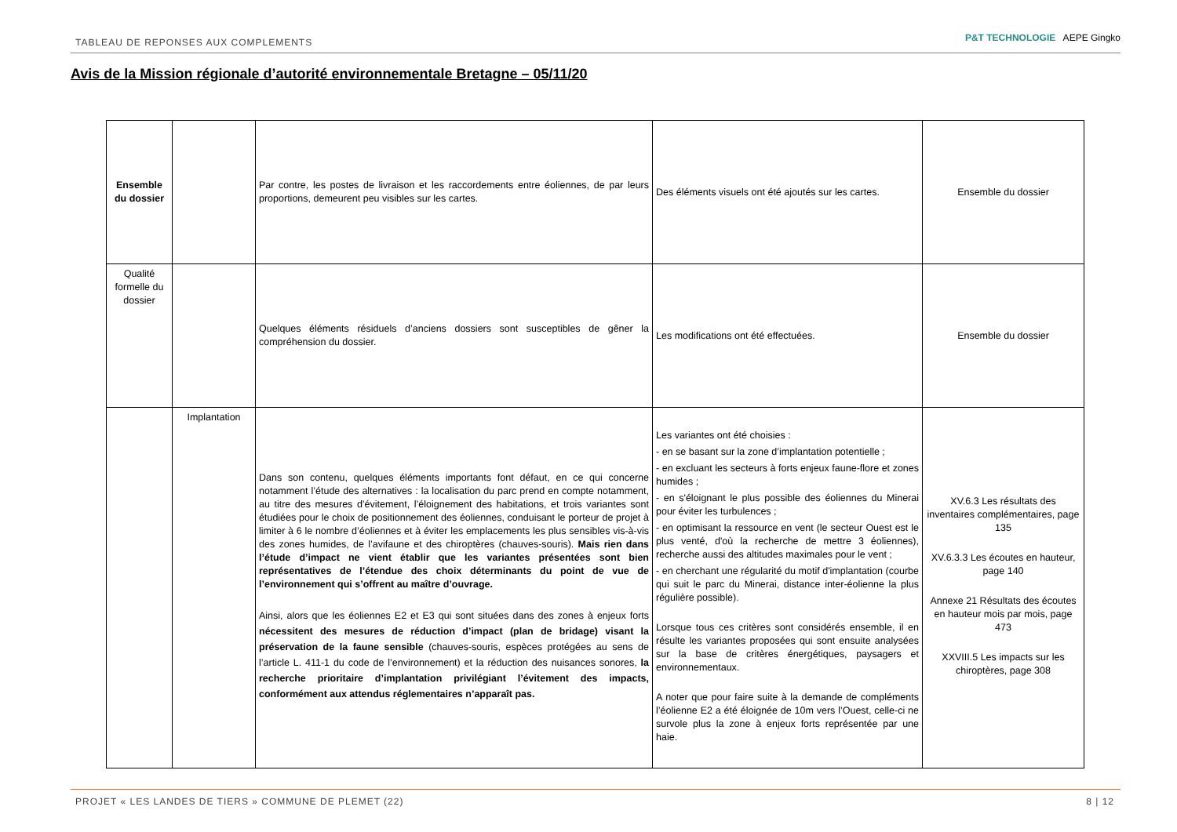TABLEAU DE REPONSES AUX COMPLEMENTS P&T TECHNOLOGIE AEPE Gingko
Avis de la Mission régionale d’autorité environnementale Bretagne – 05/11/20
| Ensemble du dossier | | Par contre, les postes de livraison et les raccordements entre éoliennes, de par leurs proportions, demeurent peu visibles sur les cartes. | Des éléments visuels ont été ajoutés sur les cartes. | Ensemble du dossier |
| Qualité formelle du dossier | | Quelques éléments résiduels d’anciens dossiers sont susceptibles de gêner la compréhension du dossier. | Les modifications ont été effectuées. | Ensemble du dossier |
| | Implantation | Dans son contenu, quelques éléments importants font défaut, en ce qui concerne notamment l’étude des alternatives : la localisation du parc prend en compte notamment, au titre des mesures d’évitement, l’éloignement des habitations, et trois variantes sont étudiées pour le choix de positionnement des éoliennes, conduisant le porteur de projet à limiter à 6 le nombre d’éoliennes et à éviter les emplacements les plus sensibles vis-à-vis des zones humides, de l’avifaune et des chiroptères (chauves-souris). Mais rien dans l’étude d’impact ne vient établir que les variantes présentées sont bien représentatives de l’étendue des choix déterminants du point de vue de l’environnement qui s’offrent au maître d’ouvrage. Ainsi, alors que les éoliennes E2 et E3 qui sont situées dans des zones à enjeux forts nécessitent des mesures de réduction d’impact (plan de bridage) visant la préservation de la faune sensible (chauves-souris, espèces protégées au sens de l’article L. 411-1 du code de l’environnement) et la réduction des nuisances sonores, la recherche prioritaire d’implantation privilégiant l’évitement des impacts, conformément aux attendus réglementaires n’apparaît pas. | Les variantes ont été choisies : - en se basant sur la zone d’implantation potentielle ; - en excluant les secteurs à forts enjeux faune-flore et zones humides ; - en s'éloignant le plus possible des éoliennes du Minerai pour éviter les turbulences ; - en optimisant la ressource en vent (le secteur Ouest est le plus venté, d'où la recherche de mettre 3 éoliennes), recherche aussi des altitudes maximales pour le vent ; - en cherchant une régularité du motif d'implantation (courbe qui suit le parc du Minerai, distance inter-éolienne la plus régulière possible). Lorsque tous ces critères sont considérés ensemble, il en résulte les variantes proposées qui sont ensuite analysées sur la base de critères énergétiques, paysagers et environnementaux. A noter que pour faire suite à la demande de compléments l’éolienne E2 a été éloignée de 10m vers l’Ouest, celle-ci ne survole plus la zone à enjeux forts représentée par une haie. | XV.6.3 Les résultats des inventaires complémentaires, page 135 XV.6.3.3 Les écoutes en hauteur, page 140 Annexe 21 Résultats des écoutes en hauteur mois par mois, page 473 XXVIII.5 Les impacts sur les chiroptères, page 308 |
PROJET « LES LANDES DE TIERS » COMMUNE DE PLEMET (22) 8 | 12